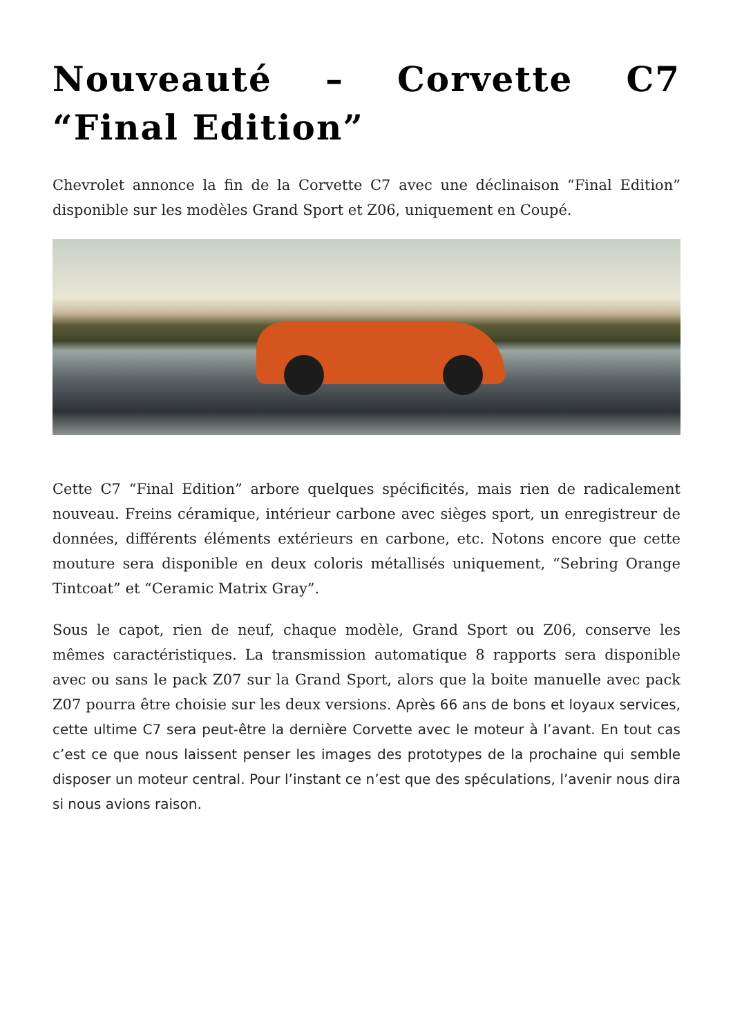Nouveauté – Corvette C7 “Final Edition”
Chevrolet annonce la fin de la Corvette C7 avec une déclinaison “Final Edition” disponible sur les modèles Grand Sport et Z06, uniquement en Coupé.
Cette C7 “Final Edition” arbore quelques spécificités, mais rien de radicalement nouveau. Freins céramique, intérieur carbone avec sièges sport, un enregistreur de données, différents éléments extérieurs en carbone, etc. Notons encore que cette mouture sera disponible en deux coloris métallisés uniquement, “Sebring Orange Tintcoat” et “Ceramic Matrix Gray”.
Sous le capot, rien de neuf, chaque modèle, Grand Sport ou Z06, conserve les mêmes caractéristiques. La transmission automatique 8 rapports sera disponible avec ou sans le pack Z07 sur la Grand Sport, alors que la boite manuelle avec pack Z07 pourra être choisie sur les deux versions. Après 66 ans de bons et loyaux services, cette ultime C7 sera peut-être la dernière Corvette avec le moteur à l’avant. En tout cas c’est ce que nous laissent penser les images des prototypes de la prochaine qui semble disposer un moteur central. Pour l’instant ce n’est que des spéculations, l’avenir nous dira si nous avions raison.